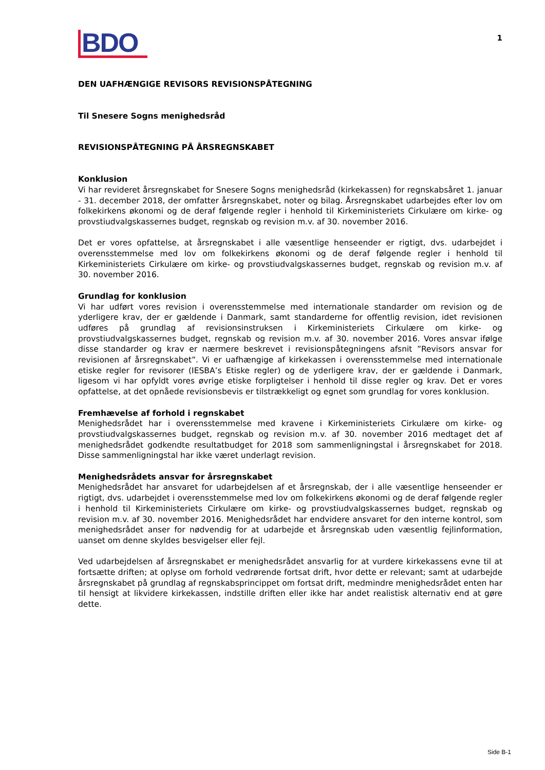BDO
1
DEN UAFHÆNGIGE REVISORS REVISIONSPÅTEGNING
Til Snesere Sogns menighedsråd
REVISIONSPÅTEGNING PÅ ÅRSREGNSKABET
Konklusion
Vi har revideret årsregnskabet for Snesere Sogns menighedsråd (kirkekassen) for regnskabsåret 1. januar - 31. december 2018, der omfatter årsregnskabet, noter og bilag. Årsregnskabet udarbejdes efter lov om folkekirkens økonomi og de deraf følgende regler i henhold til Kirkeministeriets Cirkulære om kirke- og provstiudvalgskassernes budget, regnskab og revision m.v. af 30. november 2016.
Det er vores opfattelse, at årsregnskabet i alle væsentlige henseender er rigtigt, dvs. udarbejdet i overensstemmelse med lov om folkekirkens økonomi og de deraf følgende regler i henhold til Kirkeministeriets Cirkulære om kirke- og provstiudvalgskassernes budget, regnskab og revision m.v. af 30. november 2016.
Grundlag for konklusion
Vi har udført vores revision i overensstemmelse med internationale standarder om revision og de yderligere krav, der er gældende i Danmark, samt standarderne for offentlig revision, idet revisionen udføres på grundlag af revisionsinstruksen i Kirkeministeriets Cirkulære om kirke- og provstiudvalgskassernes budget, regnskab og revision m.v. af 30. november 2016. Vores ansvar ifølge disse standarder og krav er nærmere beskrevet i revisionspåtegningens afsnit ”Revisors ansvar for revisionen af årsregnskabet”. Vi er uafhængige af kirkekassen i overensstemmelse med internationale etiske regler for revisorer (IESBA’s Etiske regler) og de yderligere krav, der er gældende i Danmark, ligesom vi har opfyldt vores øvrige etiske forpligtelser i henhold til disse regler og krav. Det er vores opfattelse, at det opnåede revisionsbevis er tilstrækkeligt og egnet som grundlag for vores konklusion.
Fremhævelse af forhold i regnskabet
Menighedsrådet har i overensstemmelse med kravene i Kirkeministeriets Cirkulære om kirke- og provstiudvalgskassernes budget, regnskab og revision m.v. af 30. november 2016 medtaget det af menighedsrådet godkendte resultatbudget for 2018 som sammenligningstal i årsregnskabet for 2018. Disse sammenligningstal har ikke været underlagt revision.
Menighedsrådets ansvar for årsregnskabet
Menighedsrådet har ansvaret for udarbejdelsen af et årsregnskab, der i alle væsentlige henseender er rigtigt, dvs. udarbejdet i overensstemmelse med lov om folkekirkens økonomi og de deraf følgende regler i henhold til Kirkeministeriets Cirkulære om kirke- og provstiudvalgskassernes budget, regnskab og revision m.v. af 30. november 2016. Menighedsrådet har endvidere ansvaret for den interne kontrol, som menighedsrådet anser for nødvendig for at udarbejde et årsregnskab uden væsentlig fejlinformation, uanset om denne skyldes besvigelser eller fejl.
Ved udarbejdelsen af årsregnskabet er menighedsrådet ansvarlig for at vurdere kirkekassens evne til at fortsætte driften; at oplyse om forhold vedrørende fortsat drift, hvor dette er relevant; samt at udarbejde årsregnskabet på grundlag af regnskabsprincippet om fortsat drift, medmindre menighedsrådet enten har til hensigt at likvidere kirkekassen, indstille driften eller ikke har andet realistisk alternativ end at gøre dette.
Side B-1